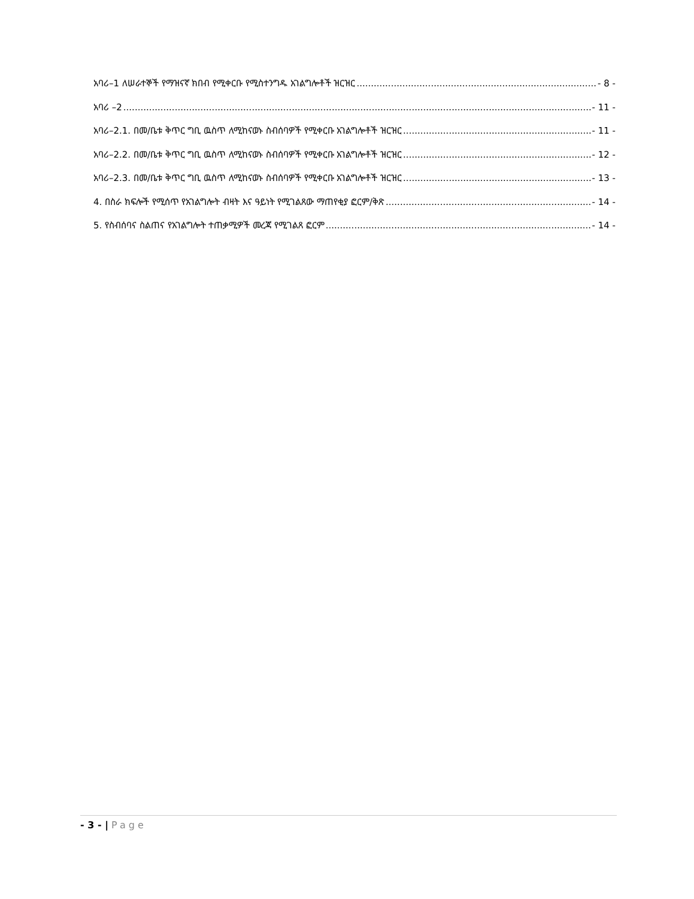አባሪ–1 ለሠራተኞች የማዝናኛ ክበብ የሚቀርቡ የሚስተንግዱ አገልግሎቶች ዝርዝር - 8 -
አባሪ –2 - 11 -
አባሪ–2.1. በመ/ቤቱ ቅጥር ግቢ ዉስጥ ለሚከናወኑ ስብሰባዎች የሚቀርቡ አገልግሎቶች ዝርዝር - 11 -
አባሪ–2.2. በመ/ቤቱ ቅጥር ግቢ ዉስጥ ለሚከናወኑ ስብሰባዎች የሚቀርቡ አገልግሎቶች ዝርዝር - 12 -
አባሪ–2.3. በመ/ቤቱ ቅጥር ግቢ ዉስጥ ለሚከናወኑ ስብሰባዎች የሚቀርቡ አገልግሎቶች ዝርዝር - 13 -
4. በስራ ክፍሎች የሚሰጥ የአገልግሎት ብዛት እና ዓይነት የሚገልጸው ማጠየቂያ ፎርም/ቅጽ - 14 -
5. የስብሰባና ስልጠና የአገልግሎት ተጠቃሚዎች መረጃ የሚገልጸ ፎርም - 14 -
- 3 - | Page